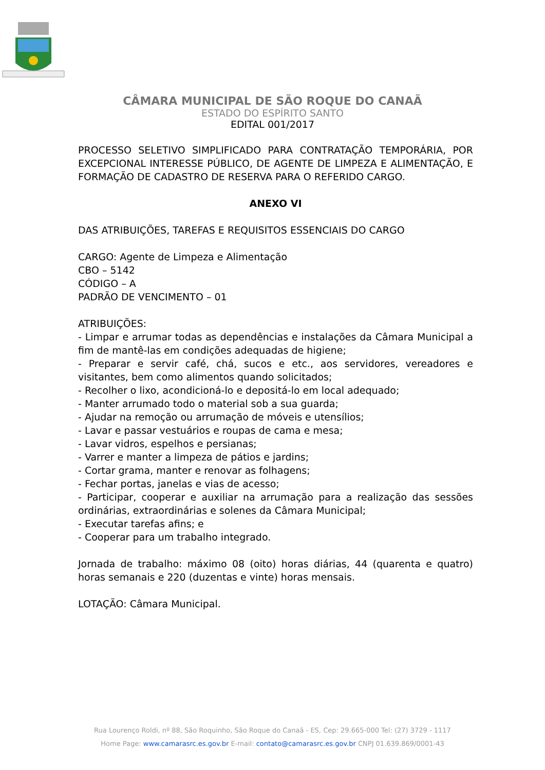CÂMARA MUNICIPAL DE SÃO ROQUE DO CANAÃ
ESTADO DO ESPÍRITO SANTO
EDITAL 001/2017
PROCESSO SELETIVO SIMPLIFICADO PARA CONTRATAÇÃO TEMPORÁRIA, POR EXCEPCIONAL INTERESSE PÚBLICO, DE AGENTE DE LIMPEZA E ALIMENTAÇÃO, E FORMAÇÃO DE CADASTRO DE RESERVA PARA O REFERIDO CARGO.
ANEXO VI
DAS ATRIBUIÇÕES, TAREFAS E REQUISITOS ESSENCIAIS DO CARGO
CARGO: Agente de Limpeza e Alimentação
CBO – 5142
CÓDIGO – A
PADRÃO DE VENCIMENTO – 01
ATRIBUIÇÕES:
- Limpar e arrumar todas as dependências e instalações da Câmara Municipal a fim de mantê-las em condições adequadas de higiene;
- Preparar e servir café, chá, sucos e etc., aos servidores, vereadores e visitantes, bem como alimentos quando solicitados;
- Recolher o lixo, acondicioná-lo e depositá-lo em local adequado;
- Manter arrumado todo o material sob a sua guarda;
- Ajudar na remoção ou arrumação de móveis e utensílios;
- Lavar e passar vestuários e roupas de cama e mesa;
- Lavar vidros, espelhos e persianas;
- Varrer e manter a limpeza de pátios e jardins;
- Cortar grama, manter e renovar as folhagens;
- Fechar portas, janelas e vias de acesso;
- Participar, cooperar e auxiliar na arrumação para a realização das sessões ordinárias, extraordinárias e solenes da Câmara Municipal;
- Executar tarefas afins; e
- Cooperar para um trabalho integrado.
Jornada de trabalho: máximo 08 (oito) horas diárias, 44 (quarenta e quatro) horas semanais e 220 (duzentas e vinte) horas mensais.
LOTAÇÃO: Câmara Municipal.
Rua Lourenço Roldi, nº 88, São Roquinho, São Roque do Canaã - ES, Cep: 29.665-000 Tel: (27) 3729 - 1117
Home Page: www.camarasrc.es.gov.br E-mail: contato@camarasrc.es.gov.br CNPJ 01.639.869/0001-43